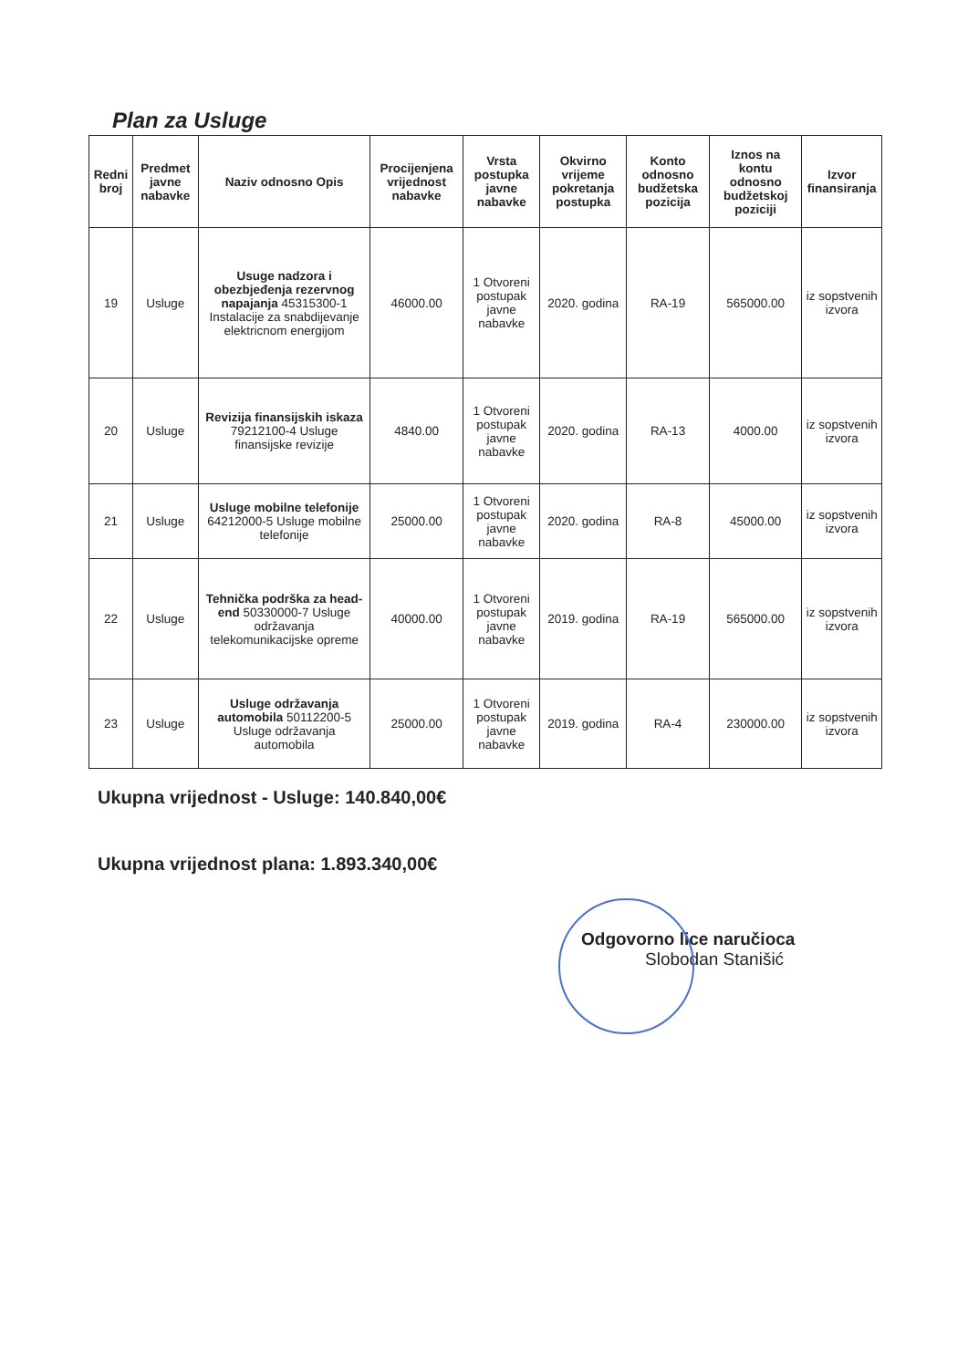Plan za Usluge
| Redni broj | Predmet javne nabavke | Naziv odnosno Opis | Procijenjena vrijednost nabavke | Vrsta postupka javne nabavke | Okvirno vrijeme pokretanja postupka | Konto odnosno budžetska pozicija | Iznos na kontu odnosno budžetskoj poziciji | Izvor finansiranja |
| --- | --- | --- | --- | --- | --- | --- | --- | --- |
| 19 | Usluge | Usuge nadzora i obezbjeđenja rezervnog napajanja 45315300-1 Instalacije za snabdijevanje elektricnom energijom | 46000.00 | 1 Otvoreni postupak javne nabavke | 2020. godina | RA-19 | 565000.00 | iz sopstvenih izvora |
| 20 | Usluge | Revizija finansijskih iskaza 79212100-4 Usluge finansijske revizije | 4840.00 | 1 Otvoreni postupak javne nabavke | 2020. godina | RA-13 | 4000.00 | iz sopstvenih izvora |
| 21 | Usluge | Usluge mobilne telefonije 64212000-5 Usluge mobilne telefonije | 25000.00 | 1 Otvoreni postupak javne nabavke | 2020. godina | RA-8 | 45000.00 | iz sopstvenih izvora |
| 22 | Usluge | Tehnička podrška za head-end 50330000-7 Usluge održavanja telekomunikacijske opreme | 40000.00 | 1 Otvoreni postupak javne nabavke | 2019. godina | RA-19 | 565000.00 | iz sopstvenih izvora |
| 23 | Usluge | Usluge održavanja automobila 50112200-5 Usluge održavanja automobila | 25000.00 | 1 Otvoreni postupak javne nabavke | 2019. godina | RA-4 | 230000.00 | iz sopstvenih izvora |
Ukupna vrijednost - Usluge: 140.840,00€
Ukupna vrijednost plana: 1.893.340,00€
Odgovorno lice naručioca
Slobodan Stanišić